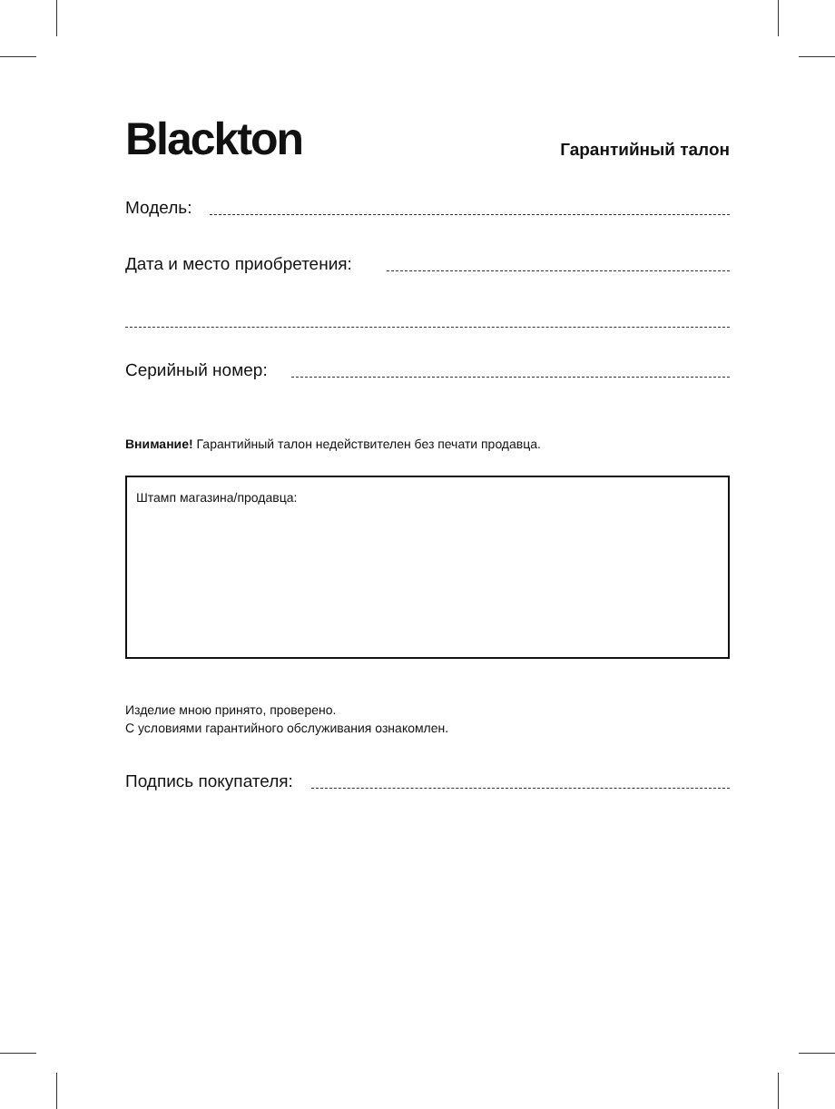Blackton
Гарантийный талон
Модель:
Дата и место приобретения:
Серийный номер:
Внимание! Гарантийный талон недействителен без печати продавца.
Штамп магазина/продавца:
Изделие мною принято, проверено.
С условиями гарантийного обслуживания ознакомлен.
Подпись покупателя: